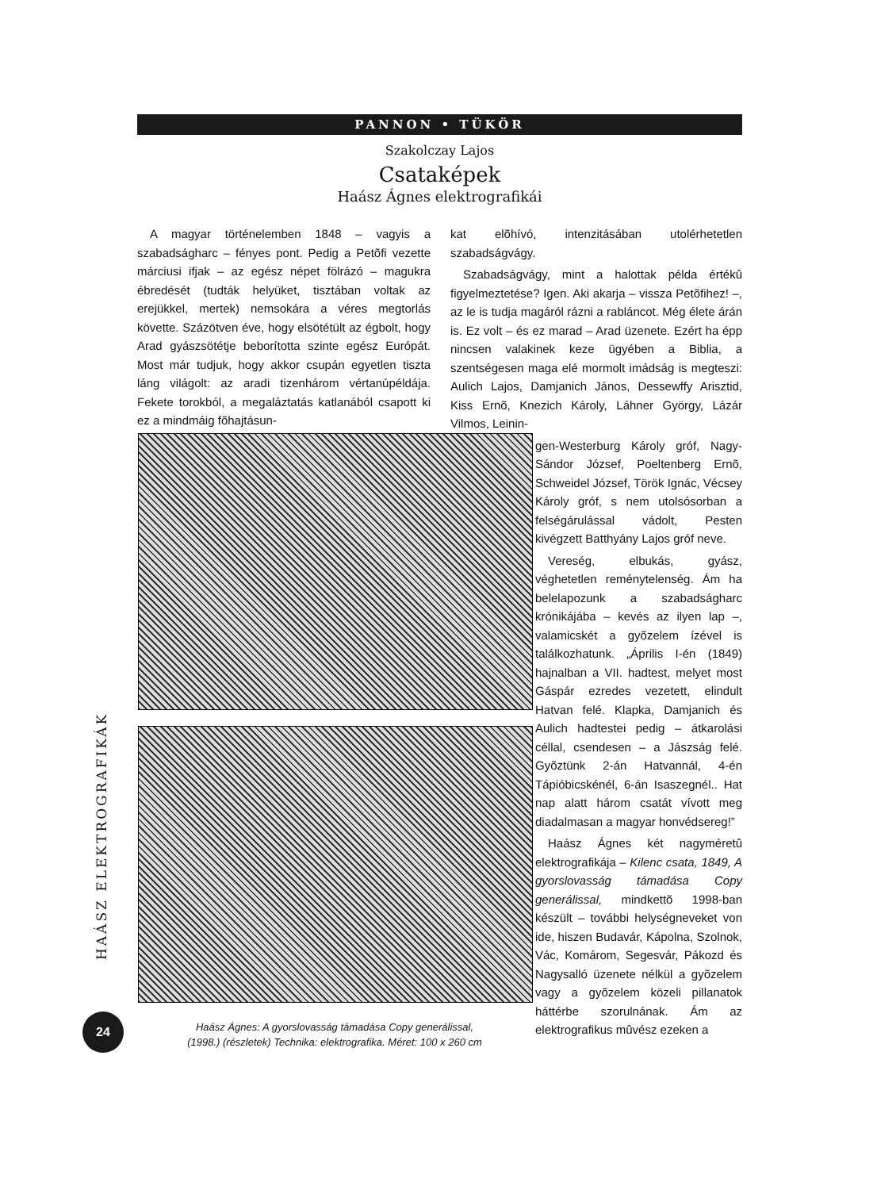PANNON • TÜKÖR
Szakolczay Lajos
Csataképek
Haász Ágnes elektrografikái
A magyar történelemben 1848 – vagyis a szabadságharc – fényes pont. Pedig a Petõfi vezette márciusi ifjak – az egész népet fölrázó – magukra ébredését (tudták helyüket, tisztában voltak az erejükkel, mertek) nemsokára a véres megtorlás követte. Százötven éve, hogy elsötétült az égbolt, hogy Arad gyászsötétje beborította szinte egész Európát. Most már tudjuk, hogy akkor csupán egyetlen tiszta láng világolt: az aradi tizenhárom vértanúpéldája. Fekete torokból, a megaláztatás katlanából csapott ki ez a mindmáig fõhajtásun-
Haász Ágnes: A gyorslovasság támadása Copy generálissal,
(1998.) (részletek) Technika: elektrografika. Méret: 100 x 260 cm
kat elõhívó, intenzitásában utolérhetetlen szabadságvágy.
Szabadságvágy, mint a halottak példa értékû figyelmeztetése? Igen. Aki akarja – vissza Petõfihez! –, az le is tudja magáról rázni a rabláncot. Még élete árán is. Ez volt – és ez marad – Arad üzenete. Ezért ha épp nincsen valakinek keze ügyében a Biblia, a szentségesen maga elé mormolt imádság is megteszi: Aulich Lajos, Damjanich János, Dessewffy Arisztid, Kiss Ernõ, Knezich Károly, Láhner György, Lázár Vilmos, Leinin-
gen-Westerburg Károly gróf, Nagy-Sándor József, Poeltenberg Ernõ, Schweidel József, Török Ignác, Vécsey Károly gróf, s nem utolsósorban a felségárulással vádolt, Pesten kivégzett Batthyány Lajos gróf neve.
Vereség, elbukás, gyász, véghetetlen reménytelenség. Ám ha belelapozunk a szabadságharc krónikájába – kevés az ilyen lap –, valamicskét a gyõzelem ízével is találkozhatunk. „Április I-én (1849) hajnalban a VII. hadtest, melyet most Gáspár ezredes vezetett, elindult Hatvan felé. Klapka, Damjanich és Aulich hadtestei pedig – átkarolási céllal, csendesen – a Jászság felé. Gyõztünk 2-án Hatvannál, 4-én Tápióbicskénél, 6-án Isaszegnél.. Hat nap alatt három csatát vívott meg diadalmasan a magyar honvédsereg!”
Haász Ágnes két nagyméretû elektrografikája – Kilenc csata, 1849, A gyorslovasság támadása Copy generálissal, mindkettõ 1998-ban készült – további helységneveket von ide, hiszen Budavár, Kápolna, Szolnok, Vác, Komárom, Segesvár, Pákozd és Nagysalló üzenete nélkül a gyõzelem vagy a gyõzelem közeli pillanatok háttérbe szorulnának. Ám az elektrografikus mûvész ezeken a
HAÁSZ ELEKTROGRAFIKÁK
24